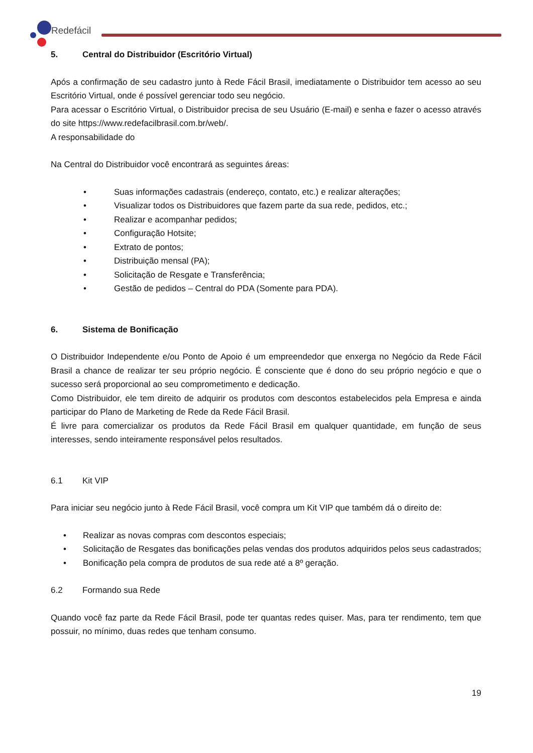Redefácil
5. Central do Distribuidor (Escritório Virtual)
Após a confirmação de seu cadastro junto à Rede Fácil Brasil, imediatamente o Distribuidor tem acesso ao seu Escritório Virtual, onde é possível gerenciar todo seu negócio.
Para acessar o Escritório Virtual, o Distribuidor precisa de seu Usuário (E-mail) e senha e fazer o acesso através do site https://www.redefacilbrasil.com.br/web/.
A responsabilidade do
Na Central do Distribuidor você encontrará as seguintes áreas:
• Suas informações cadastrais (endereço, contato, etc.) e realizar alterações;
• Visualizar todos os Distribuidores que fazem parte da sua rede, pedidos, etc.;
• Realizar e acompanhar pedidos;
• Configuração Hotsite;
• Extrato de pontos;
• Distribuição mensal (PA);
• Solicitação de Resgate e Transferência;
• Gestão de pedidos – Central do PDA (Somente para PDA).
6. Sistema de Bonificação
O Distribuidor Independente e/ou Ponto de Apoio é um empreendedor que enxerga no Negócio da Rede Fácil Brasil a chance de realizar ter seu próprio negócio. É consciente que é dono do seu próprio negócio e que o sucesso será proporcional ao seu comprometimento e dedicação.
Como Distribuidor, ele tem direito de adquirir os produtos com descontos estabelecidos pela Empresa e ainda participar do Plano de Marketing de Rede da Rede Fácil Brasil.
É livre para comercializar os produtos da Rede Fácil Brasil em qualquer quantidade, em função de seus interesses, sendo inteiramente responsável pelos resultados.
6.1 Kit VIP
Para iniciar seu negócio junto à Rede Fácil Brasil, você compra um Kit VIP que também dá o direito de:
• Realizar as novas compras com descontos especiais;
• Solicitação de Resgates das bonificações pelas vendas dos produtos adquiridos pelos seus cadastrados;
• Bonificação pela compra de produtos de sua rede até a 8º geração.
6.2 Formando sua Rede
Quando você faz parte da Rede Fácil Brasil, pode ter quantas redes quiser. Mas, para ter rendimento, tem que possuir, no mínimo, duas redes que tenham consumo.
19